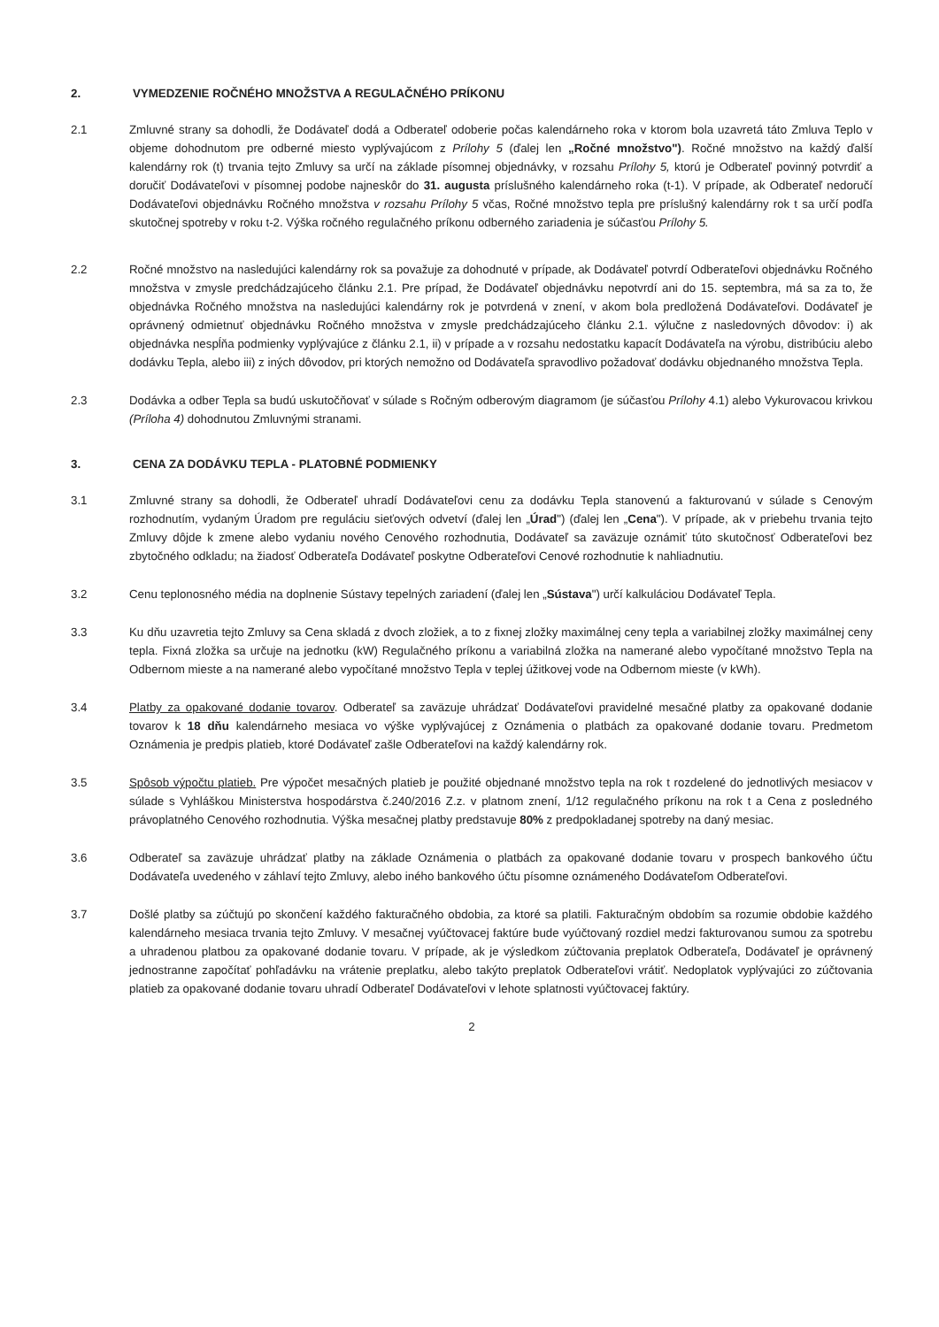2. VYMEDZENIE ROČNÉHO MNOŽSTVA A REGULAČNÉHO PRÍKONU
2.1 Zmluvné strany sa dohodli, že Dodávateľ dodá a Odberateľ odoberie počas kalendárneho roka v ktorom bola uzavretá táto Zmluva Teplo v objeme dohodnutom pre odberné miesto vyplývajúcom z Prílohy 5 (ďalej len „Ročné množstvo"). Ročné množstvo na každý ďalší kalendárny rok (t) trvania tejto Zmluvy sa určí na základe písomnej objednávky, v rozsahu Prílohy 5, ktorú je Odberateľ povinný potvrdiť a doručiť Dodávateľovi v písomnej podobe najneskôr do 31. augusta príslušného kalendárneho roka (t-1). V prípade, ak Odberateľ nedoručí Dodávateľovi objednávku Ročného množstva v rozsahu Prílohy 5 včas, Ročné množstvo tepla pre príslušný kalendárny rok t sa určí podľa skutočnej spotreby v roku t-2. Výška ročného regulačného príkonu odberného zariadenia je súčasťou Prílohy 5.
2.2 Ročné množstvo na nasledujúci kalendárny rok sa považuje za dohodnuté v prípade, ak Dodávateľ potvrdí Odberateľovi objednávku Ročného množstva v zmysle predchádzajúceho článku 2.1. Pre prípad, že Dodávateľ objednávku nepotvrdí ani do 15. septembra, má sa za to, že objednávka Ročného množstva na nasledujúci kalendárny rok je potvrdená v znení, v akom bola predložená Dodávateľovi. Dodávateľ je oprávnený odmietnuť objednávku Ročného množstva v zmysle predchádzajúceho článku 2.1. výlučne z nasledovných dôvodov: i) ak objednávka nespĺňa podmienky vyplývajúce z článku 2.1, ii) v prípade a v rozsahu nedostatku kapacít Dodávateľa na výrobu, distribúciu alebo dodávku Tepla, alebo iii) z iných dôvodov, pri ktorých nemožno od Dodávateľa spravodlivo požadovať dodávku objednaného množstva Tepla.
2.3 Dodávka a odber Tepla sa budú uskutočňovať v súlade s Ročným odberovým diagramom (je súčasťou Prílohy 4.1) alebo Vykurovacou krivkou (Príloha 4) dohodnutou Zmluvnými stranami.
3. CENA ZA DODÁVKU TEPLA - PLATOBNÉ PODMIENKY
3.1 Zmluvné strany sa dohodli, že Odberateľ uhradí Dodávateľovi cenu za dodávku Tepla stanovenú a fakturovanú v súlade s Cenovým rozhodnutím, vydaným Úradom pre reguláciu sieťových odvetví (ďalej len „Úrad") (ďalej len „Cena"). V prípade, ak v priebehu trvania tejto Zmluvy dôjde k zmene alebo vydaniu nového Cenového rozhodnutia, Dodávateľ sa zaväzuje oznámiť túto skutočnosť Odberateľovi bez zbytočného odkladu; na žiadosť Odberateľa Dodávateľ poskytne Odberateľovi Cenové rozhodnutie k nahliadnutiu.
3.2 Cenu teplonosného média na doplnenie Sústavy tepelných zariadení (ďalej len „Sústava") určí kalkuláciou Dodávateľ Tepla.
3.3 Ku dňu uzavretia tejto Zmluvy sa Cena skladá z dvoch zložiek, a to z fixnej zložky maximálnej ceny tepla a variabilnej zložky maximálnej ceny tepla. Fixná zložka sa určuje na jednotku (kW) Regulačného príkonu a variabilná zložka na namerané alebo vypočítané množstvo Tepla na Odbernom mieste a na namerané alebo vypočítané množstvo Tepla v teplej úžitkovej vode na Odbernom mieste (v kWh).
3.4 Platby za opakované dodanie tovarov. Odberateľ sa zaväzuje uhrádzať Dodávateľovi pravidelné mesačné platby za opakované dodanie tovarov k 18 dňu kalendárneho mesiaca vo výške vyplývajúcej z Oznámenia o platbách za opakované dodanie tovaru. Predmetom Oznámenia je predpis platieb, ktoré Dodávateľ zašle Odberateľovi na každý kalendárny rok.
3.5 Spôsob výpočtu platieb. Pre výpočet mesačných platieb je použité objednané množstvo tepla na rok t rozdelené do jednotlivých mesiacov v súlade s Vyhláškou Ministerstva hospodárstva č.240/2016 Z.z. v platnom znení, 1/12 regulačného príkonu na rok t a Cena z posledného právoplatného Cenového rozhodnutia. Výška mesačnej platby predstavuje 80% z predpokladanej spotreby na daný mesiac.
3.6 Odberateľ sa zaväzuje uhrádzať platby na základe Oznámenia o platbách za opakované dodanie tovaru v prospech bankového účtu Dodávateľa uvedeného v záhlaví tejto Zmluvy, alebo iného bankového účtu písomne oznámeného Dodávateľom Odberateľovi.
3.7 Došlé platby sa zúčtujú po skončení každého fakturačného obdobia, za ktoré sa platili. Fakturačným obdobím sa rozumie obdobie každého kalendárneho mesiaca trvania tejto Zmluvy. V mesačnej vyúčtovacej faktúre bude vyúčtovaný rozdiel medzi fakturovanou sumou za spotrebu a uhradenou platbou za opakované dodanie tovaru. V prípade, ak je výsledkom zúčtovania preplatok Odberateľa, Dodávateľ je oprávnený jednostranne započítať pohľadávku na vrátenie preplatku, alebo takýto preplatok Odberateľovi vrátiť. Nedoplatok vyplývajúci zo zúčtovania platieb za opakované dodanie tovaru uhradí Odberateľ Dodávateľovi v lehote splatnosti vyúčtovacej faktúry.
2